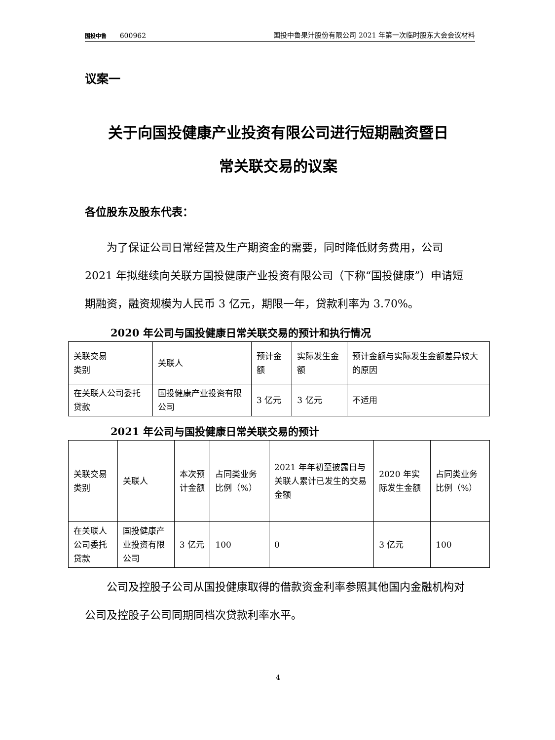国投中鲁 600962
国投中鲁果汁股份有限公司 2021 年第一次临时股东大会会议材料
议案一
关于向国投健康产业投资有限公司进行短期融资暨日
常关联交易的议案
各位股东及股东代表：
为了保证公司日常经营及生产期资金的需要，同时降低财务费用，公司 2021 年拟继续向关联方国投健康产业投资有限公司（下称“国投健康”）申请短期融资，融资规模为人民币 3 亿元，期限一年，贷款利率为 3.70%。
2020 年公司与国投健康日常关联交易的预计和执行情况
| 关联交易 类别 | 关联人 | 预计金额 | 实际发生金额 | 预计金额与实际发生金额差异较大的原因 |
| 在关联人公司委托贷款 | 国投健康产业投资有限公司 | 3 亿元 | 3 亿元 | 不适用 |
2021 年公司与国投健康日常关联交易的预计
| 关联交易类别 | 关联人 | 本次预计金额 | 占同类业务比例（%） | 2021 年年初至披露日与关联人累计已发生的交易金额 | 2020 年实际发生金额 | 占同类业务比例（%） |
| 在关联人公司委托贷款 | 国投健康产业投资有限公司 | 3 亿元 | 100 | 0 | 3 亿元 | 100 |
公司及控股子公司从国投健康取得的借款资金利率参照其他国内金融机构对公司及控股子公司同期同档次贷款利率水平。
4